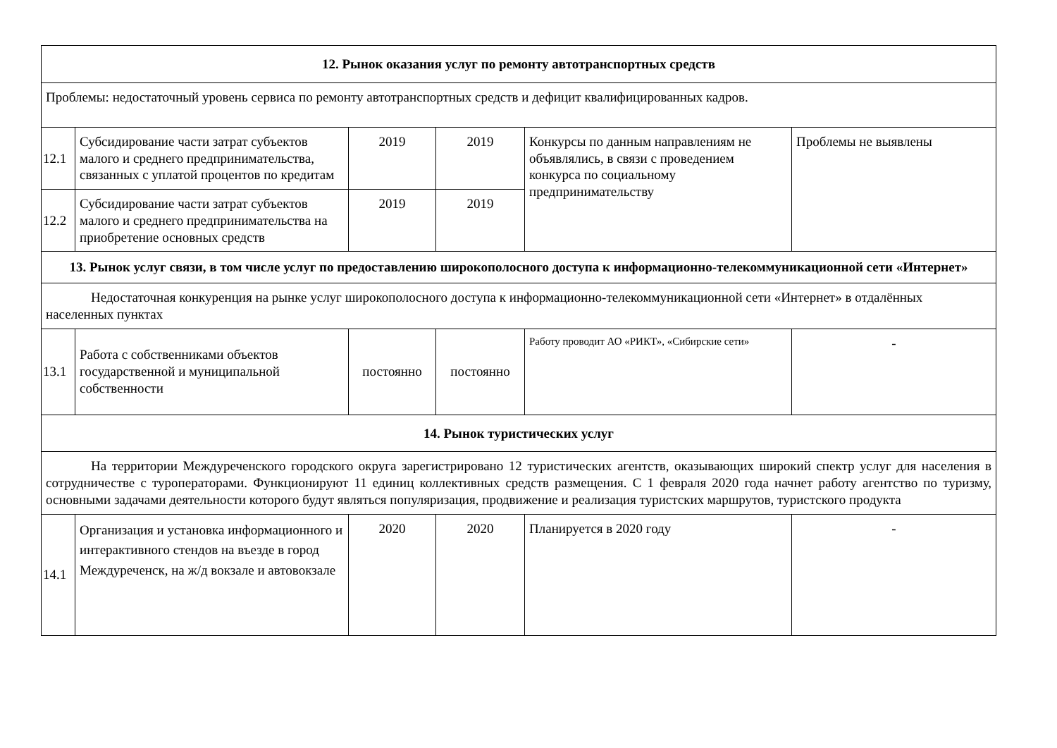| 12. Рынок оказания услуг по ремонту автотранспортных средств | | | | | |
| Проблемы: недостаточный уровень сервиса по ремонту автотранспортных средств и дефицит квалифицированных кадров. | | | | | |
| 12.1 | Субсидирование части затрат субъектов малого и среднего предпринимательства, связанных с уплатой процентов по кредитам | 2019 | 2019 | Конкурсы по данным направлениям не объявлялись, в связи с проведением конкурса по социальному предпринимательству | Проблемы не выявлены |
| 12.2 | Субсидирование части затрат субъектов малого и среднего предпринимательства на приобретение основных средств | 2019 | 2019 | | |
| 13. Рынок услуг связи, в том числе услуг по предоставлению широкополосного доступа к информационно-телекоммуникационной сети «Интернет» | | | | | |
| Недостаточная конкуренция на рынке услуг широкополосного доступа к информационно-телекоммуникационной сети «Интернет» в отдалённых населенных пунктах | | | | | |
| 13.1 | Работа с собственниками объектов государственной и муниципальной собственности | постоянно | постоянно | Работу проводит АО «РИКТ», «Сибирские сети» | - |
| 14. Рынок туристических услуг | | | | | |
| На территории Междуреченского городского округа зарегистрировано 12 туристических агентств, оказывающих широкий спектр услуг для населения в сотрудничестве с туроператорами. Функционируют 11 единиц коллективных средств размещения. С 1 февраля 2020 года начнет работу агентство по туризму, основными задачами деятельности которого будут являться популяризация, продвижение и реализация туристских маршрутов, туристского продукта | | | | | |
| 14.1 | Организация и установка информационного и интерактивного стендов на въезде в город Междуреченск, на ж/д вокзале и автовокзале | 2020 | 2020 | Планируется в 2020 году | - |